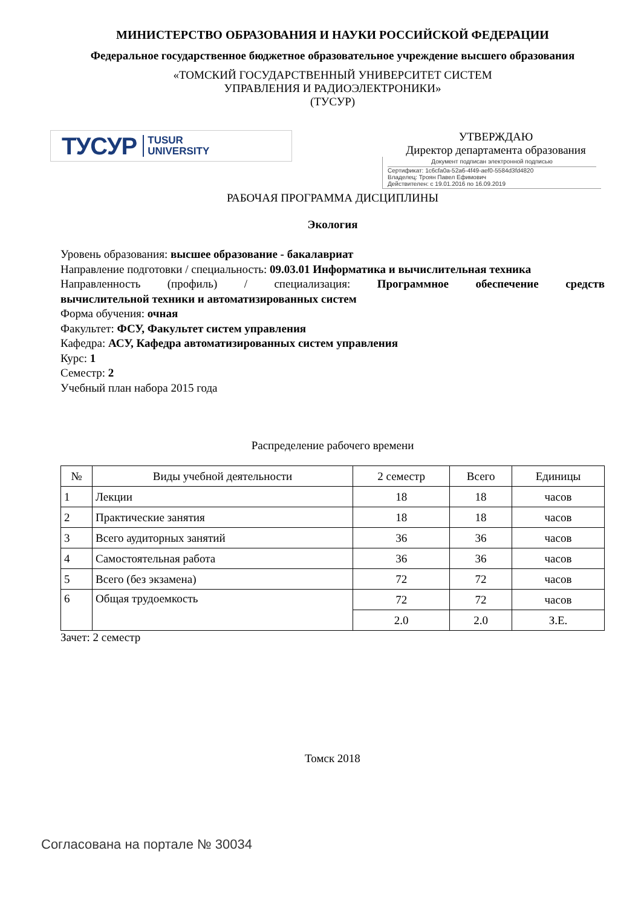МИНИСТЕРСТВО ОБРАЗОВАНИЯ И НАУКИ РОССИЙСКОЙ ФЕДЕРАЦИИ
Федеральное государственное бюджетное образовательное учреждение высшего образования
«ТОМСКИЙ ГОСУДАРСТВЕННЫЙ УНИВЕРСИТЕТ СИСТЕМ
УПРАВЛЕНИЯ И РАДИОЭЛЕКТРОНИКИ»
(ТУСУР)
ТУСУР TUSUR
UNIVERSITY
УТВЕРЖДАЮ
Директор департамента образования
Документ подписан электронной подписью
Сертификат: 1c6cfa0a-52a6-4f49-aef0-5584d3fd4820
Владелец: Троян Павел Ефимович
Действителен: с 19.01.2016 по 16.09.2019
РАБОЧАЯ ПРОГРАММА ДИСЦИПЛИНЫ
Экология
Уровень образования: высшее образование - бакалавриат
Направление подготовки / специальность: 09.03.01 Информатика и вычислительная техника
Направленность (профиль) / специализация: Программное обеспечение средств
вычислительной техники и автоматизированных систем
Форма обучения: очная
Факультет: ФСУ, Факультет систем управления
Кафедра: АСУ, Кафедра автоматизированных систем управления
Курс: 1
Семестр: 2
Учебный план набора 2015 года
Распределение рабочего времени
| № | Виды учебной деятельности | 2 семестр | Всего | Единицы |
| --- | --- | --- | --- | --- |
| 1 | Лекции | 18 | 18 | часов |
| 2 | Практические занятия | 18 | 18 | часов |
| 3 | Всего аудиторных занятий | 36 | 36 | часов |
| 4 | Самостоятельная работа | 36 | 36 | часов |
| 5 | Всего (без экзамена) | 72 | 72 | часов |
| 6 | Общая трудоемкость | 72 | 72 | часов |
| | | 2.0 | 2.0 | З.Е. |
Зачет: 2 семестр
Томск 2018
Согласована на портале № 30034